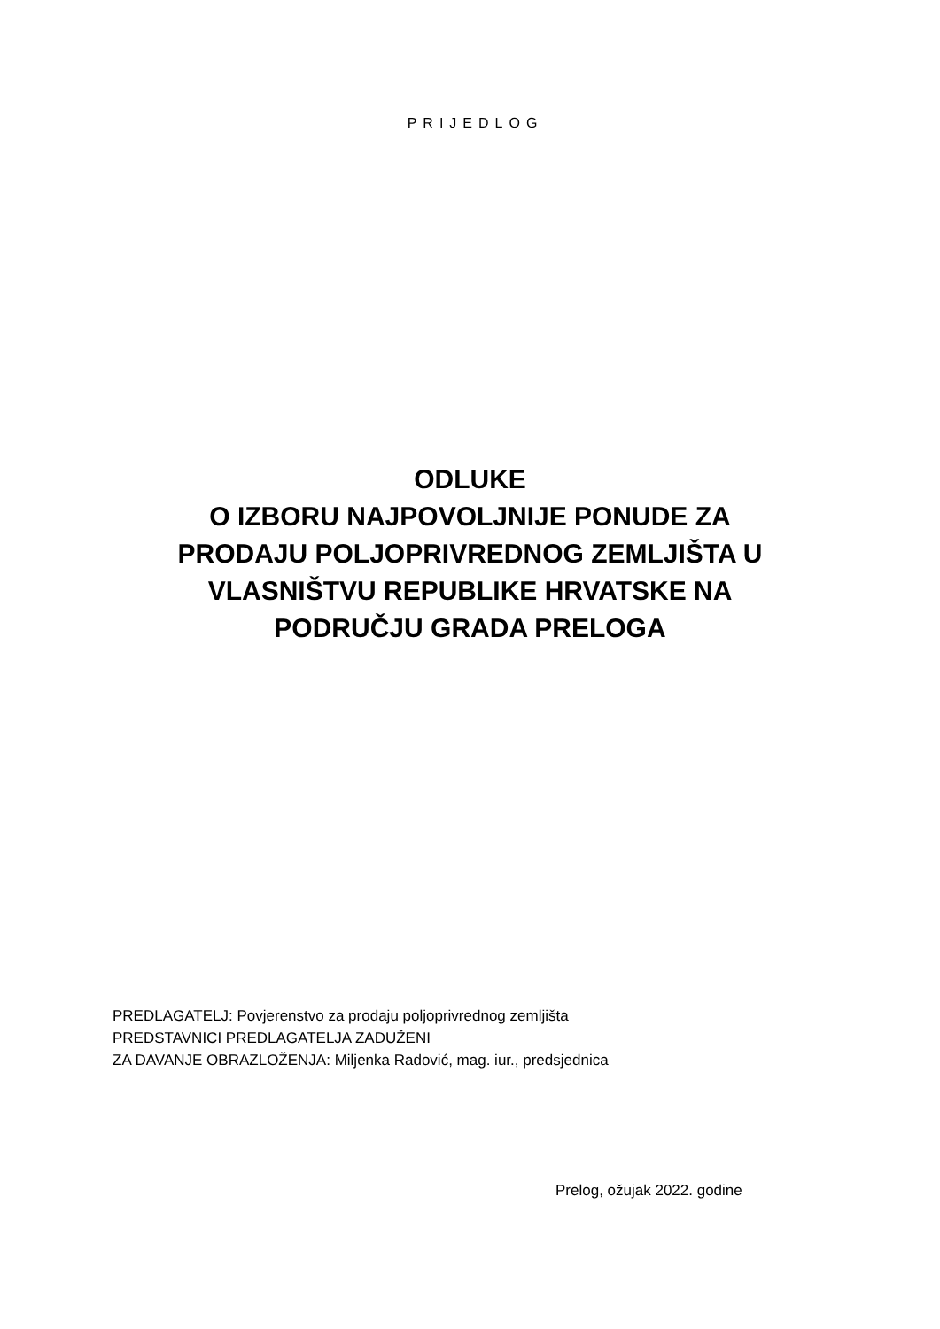PRIJEDLOG
ODLUKE
O IZBORU NAJPOVOLJNIJE PONUDE ZA
PRODAJU POLJOPRIVREDNOG ZEMLJIŠTA U
VLASNIŠTVU REPUBLIKE HRVATSKE NA
PODRUČJU GRADA PRELOGA
PREDLAGATELJ: Povjerenstvo za prodaju poljoprivrednog zemljišta
PREDSTAVNICI PREDLAGATELJA ZADUŽENI
ZA DAVANJE OBRAZLOŽENJA: Miljenka Radović, mag. iur., predsjednica
Prelog, ožujak 2022. godine